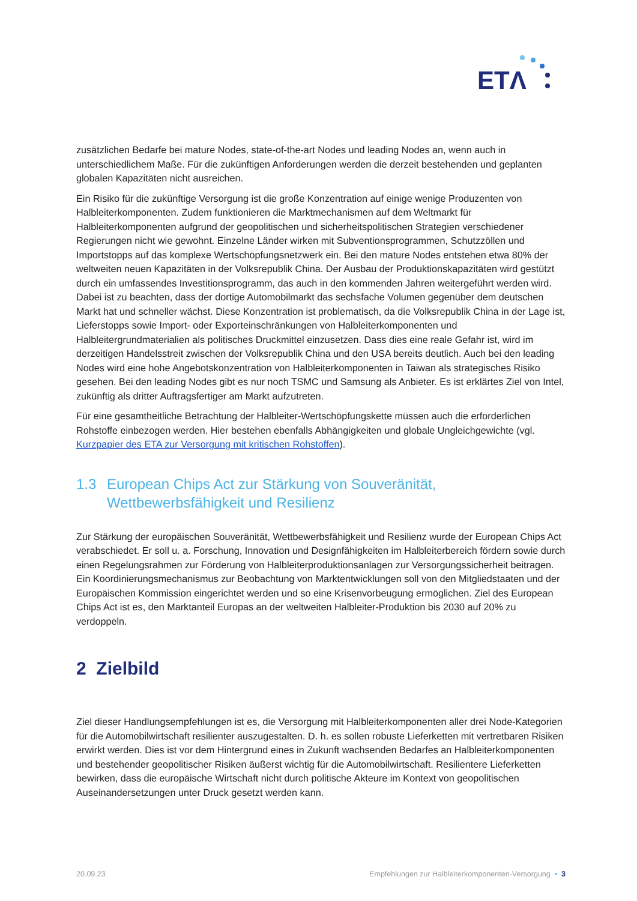ETΛ
zusätzlichen Bedarfe bei mature Nodes, state-of-the-art Nodes und leading Nodes an, wenn auch in unterschiedlichem Maße. Für die zukünftigen Anforderungen werden die derzeit bestehenden und geplanten globalen Kapazitäten nicht ausreichen.
Ein Risiko für die zukünftige Versorgung ist die große Konzentration auf einige wenige Produzenten von Halbleiterkomponenten. Zudem funktionieren die Marktmechanismen auf dem Weltmarkt für Halbleiterkomponenten aufgrund der geopolitischen und sicherheitspolitischen Strategien verschiedener Regierungen nicht wie gewohnt. Einzelne Länder wirken mit Subventionsprogrammen, Schutzzöllen und Importstopps auf das komplexe Wertschöpfungsnetzwerk ein. Bei den mature Nodes entstehen etwa 80% der weltweiten neuen Kapazitäten in der Volksrepublik China. Der Ausbau der Produktionskapazitäten wird gestützt durch ein umfassendes Investitionsprogramm, das auch in den kommenden Jahren weitergeführt werden wird. Dabei ist zu beachten, dass der dortige Automobilmarkt das sechsfache Volumen gegenüber dem deutschen Markt hat und schneller wächst. Diese Konzentration ist problematisch, da die Volksrepublik China in der Lage ist, Lieferstopps sowie Import- oder Exporteinschränkungen von Halbleiterkomponenten und Halbleitergrundmaterialien als politisches Druckmittel einzusetzen. Dass dies eine reale Gefahr ist, wird im derzeitigen Handelsstreit zwischen der Volksrepublik China und den USA bereits deutlich. Auch bei den leading Nodes wird eine hohe Angebotskonzentration von Halbleiterkomponenten in Taiwan als strategisches Risiko gesehen. Bei den leading Nodes gibt es nur noch TSMC und Samsung als Anbieter. Es ist erklärtes Ziel von Intel, zukünftig als dritter Auftragsfertiger am Markt aufzutreten.
Für eine gesamtheitliche Betrachtung der Halbleiter-Wertschöpfungskette müssen auch die erforderlichen Rohstoffe einbezogen werden. Hier bestehen ebenfalls Abhängigkeiten und globale Ungleichgewichte (vgl. Kurzpapier des ETA zur Versorgung mit kritischen Rohstoffen).
1.3 European Chips Act zur Stärkung von Souveränität, Wettbewerbsfähigkeit und Resilienz
Zur Stärkung der europäischen Souveränität, Wettbewerbsfähigkeit und Resilienz wurde der European Chips Act verabschiedet. Er soll u. a. Forschung, Innovation und Designfähigkeiten im Halbleiterbereich fördern sowie durch einen Regelungsrahmen zur Förderung von Halbleiterproduktionsanlagen zur Versorgungssicherheit beitragen. Ein Koordinierungsmechanismus zur Beobachtung von Marktentwicklungen soll von den Mitgliedstaaten und der Europäischen Kommission eingerichtet werden und so eine Krisenvorbeugung ermöglichen. Ziel des European Chips Act ist es, den Marktanteil Europas an der weltweiten Halbleiter-Produktion bis 2030 auf 20% zu verdoppeln.
2 Zielbild
Ziel dieser Handlungsempfehlungen ist es, die Versorgung mit Halbleiterkomponenten aller drei Node-Kategorien für die Automobilwirtschaft resilienter auszugestalten. D. h. es sollen robuste Lieferketten mit vertretbaren Risiken erwirkt werden. Dies ist vor dem Hintergrund eines in Zukunft wachsenden Bedarfes an Halbleiterkomponenten und bestehender geopolitischer Risiken äußerst wichtig für die Automobilwirtschaft. Resilientere Lieferketten bewirken, dass die europäische Wirtschaft nicht durch politische Akteure im Kontext von geopolitischen Auseinandersetzungen unter Druck gesetzt werden kann.
20.09.23 Empfehlungen zur Halbleiterkomponenten-Versorgung • 3